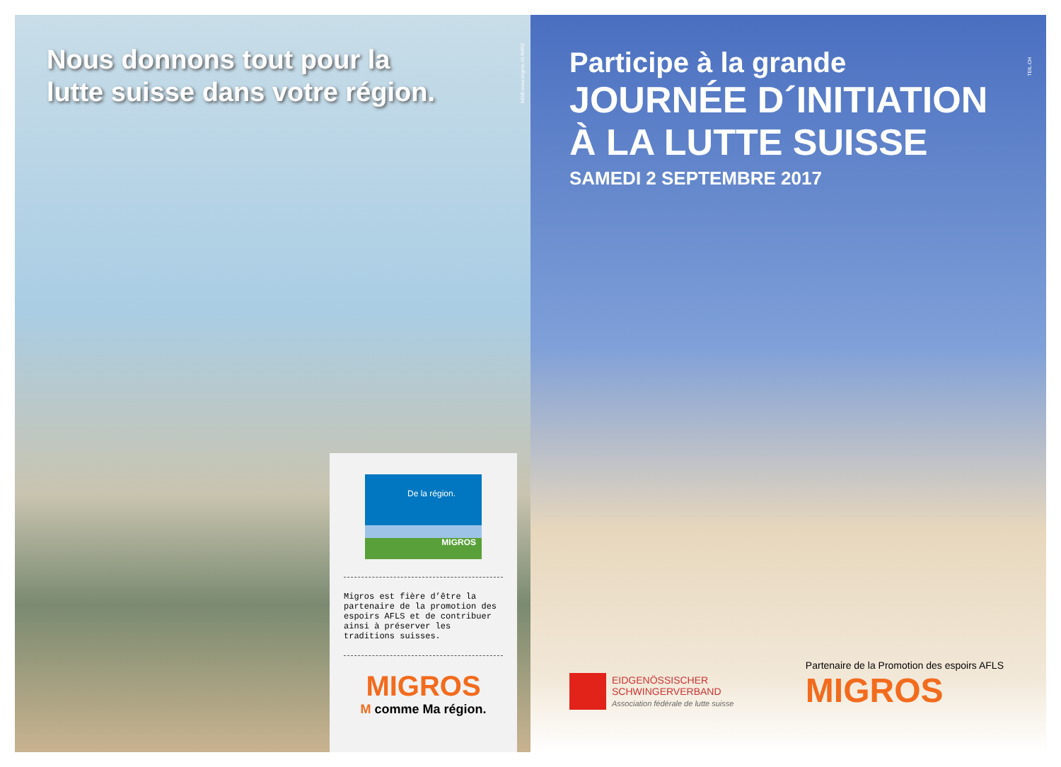Nous donnons tout pour la
lutte suisse dans votre région.
MGB www.migros.ch WIRZ
De la région.
MIGROS
Migros est fière d’être la partenaire de la promotion des espoirs AFLS et de contribuer ainsi à préserver les traditions suisses.
MIGROS
M comme Ma région.
TEIL.CH
Participe à la grande
JOURNÉE D´INITIATION
À LA LUTTE SUISSE
SAMEDI 2 SEPTEMBRE 2017
EIDGENÖSSISCHER
SCHWINGERVERBAND
Association fédérale de lutte suisse
Partenaire de la Promotion des espoirs AFLS
MIGROS